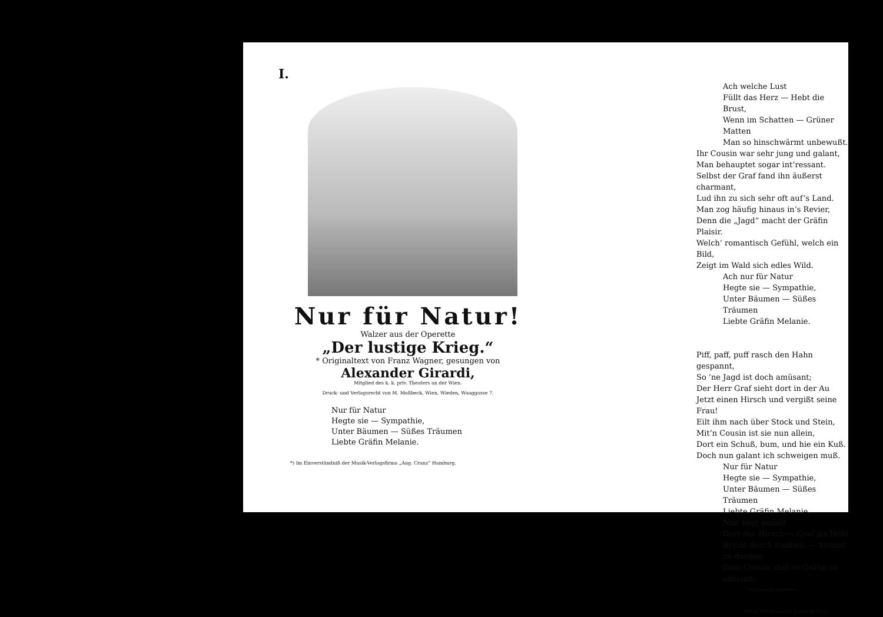I.
Nur für Natur!
Walzer aus der Operette
„Der lustige Krieg.“
* Originaltext von Franz Wagner, gesungen von
Alexander Girardi,
Mitglied des k. k. priv. Theaters an der Wien.
Druck- und Verlagsrecht von M. Moßbeck, Wien, Wieden, Waaggasse 7.
Nur für Natur
Hegte sie — Sympathie,
Unter Bäumen — Süßes Träumen
Liebte Gräfin Melanie.
*) Im Einverständniß der Musik-Verlagsfirma „Aug. Cranz“ Hamburg.
Ach welche Lust
Füllt das Herz — Hebt die Brust,
Wenn im Schatten — Grüner Matten
Man so hinschwärmt unbewußt.
Ihr Cousin war sehr jung und galant,
Man behauptet sogar int’ressant.
Selbst der Graf fand ihn äußerst charmant,
Lud ihn zu sich sehr oft auf’s Land.
Man zog häufig hinaus in’s Revier,
Denn die „Jagd“ macht der Gräfin Plaisir.
Welch’ romantisch Gefühl, welch ein Bild,
Zeigt im Wald sich edles Wild.
Ach nur für Natur
Hegte sie — Sympathie,
Unter Bäumen — Süßes Träumen
Liebte Gräfin Melanie.
Piff, paff, puff rasch den Hahn gespannt,
So ’ne Jagd ist doch amüsant;
Der Herr Graf sieht dort in der Au
Jetzt einen Hirsch und vergißt seine Frau!
Eilt ihm nach über Stock und Stein,
Mit’n Cousin ist sie nun allein,
Dort ein Schuß, bum, und hie ein Kuß.
Doch nun galant ich schweigen muß.
Nur für Natur
Hegte sie — Sympathie,
Unter Bäumen — Süßes Träumen
Liebte Gräfin Melanie.
Nun liegt gefällt
Dort der Hirsch — Graf als Held
Bricht durch Ranken, — kommt zu danken
Dem Cousin, daß er Gräfin so amüsirt.
Nachdruck verboten.
Druck von Friedrich Jasper in Wien.